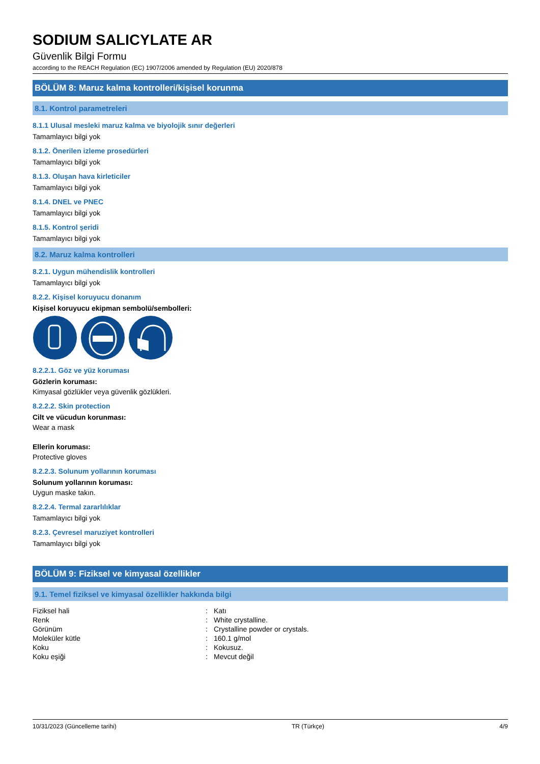SODIUM SALICYLATE AR
Güvenlik Bilgi Formu
according to the REACH Regulation (EC) 1907/2006 amended by Regulation (EU) 2020/878
BÖLÜM 8: Maruz kalma kontrolleri/kişisel korunma
8.1. Kontrol parametreleri
8.1.1 Ulusal mesleki maruz kalma ve biyolojik sınır değerleri
Tamamlayıcı bilgi yok
8.1.2. Önerilen izleme prosedürleri
Tamamlayıcı bilgi yok
8.1.3. Oluşan hava kirleticiler
Tamamlayıcı bilgi yok
8.1.4. DNEL ve PNEC
Tamamlayıcı bilgi yok
8.1.5. Kontrol şeridi
Tamamlayıcı bilgi yok
8.2. Maruz kalma kontrolleri
8.2.1. Uygun mühendislik kontrolleri
Tamamlayıcı bilgi yok
8.2.2. Kişisel koruyucu donanım
Kişisel koruyucu ekipman sembolü/sembolleri:
8.2.2.1. Göz ve yüz koruması
Gözlerin koruması:
Kimyasal gözlükler veya güvenlik gözlükleri.
8.2.2.2. Skin protection
Cilt ve vücudun korunması:
Wear a mask
Ellerin koruması:
Protective gloves
8.2.2.3. Solunum yollarının koruması
Solunum yollarının koruması:
Uygun maske takın.
8.2.2.4. Termal zararlılıklar
Tamamlayıcı bilgi yok
8.2.3. Çevresel maruziyet kontrolleri
Tamamlayıcı bilgi yok
BÖLÜM 9: Fiziksel ve kimyasal özellikler
9.1. Temel fiziksel ve kimyasal özellikler hakkında bilgi
| Fiziksel hali | : | Katı |
| Renk | : | White crystalline. |
| Görünüm | : | Crystalline powder or crystals. |
| Moleküler kütle | : | 160.1 g/mol |
| Koku | : | Kokusuz. |
| Koku eşiği | : | Mevcut değil |
10/31/2023 (Güncelleme tarihi) TR (Türkçe) 4/9